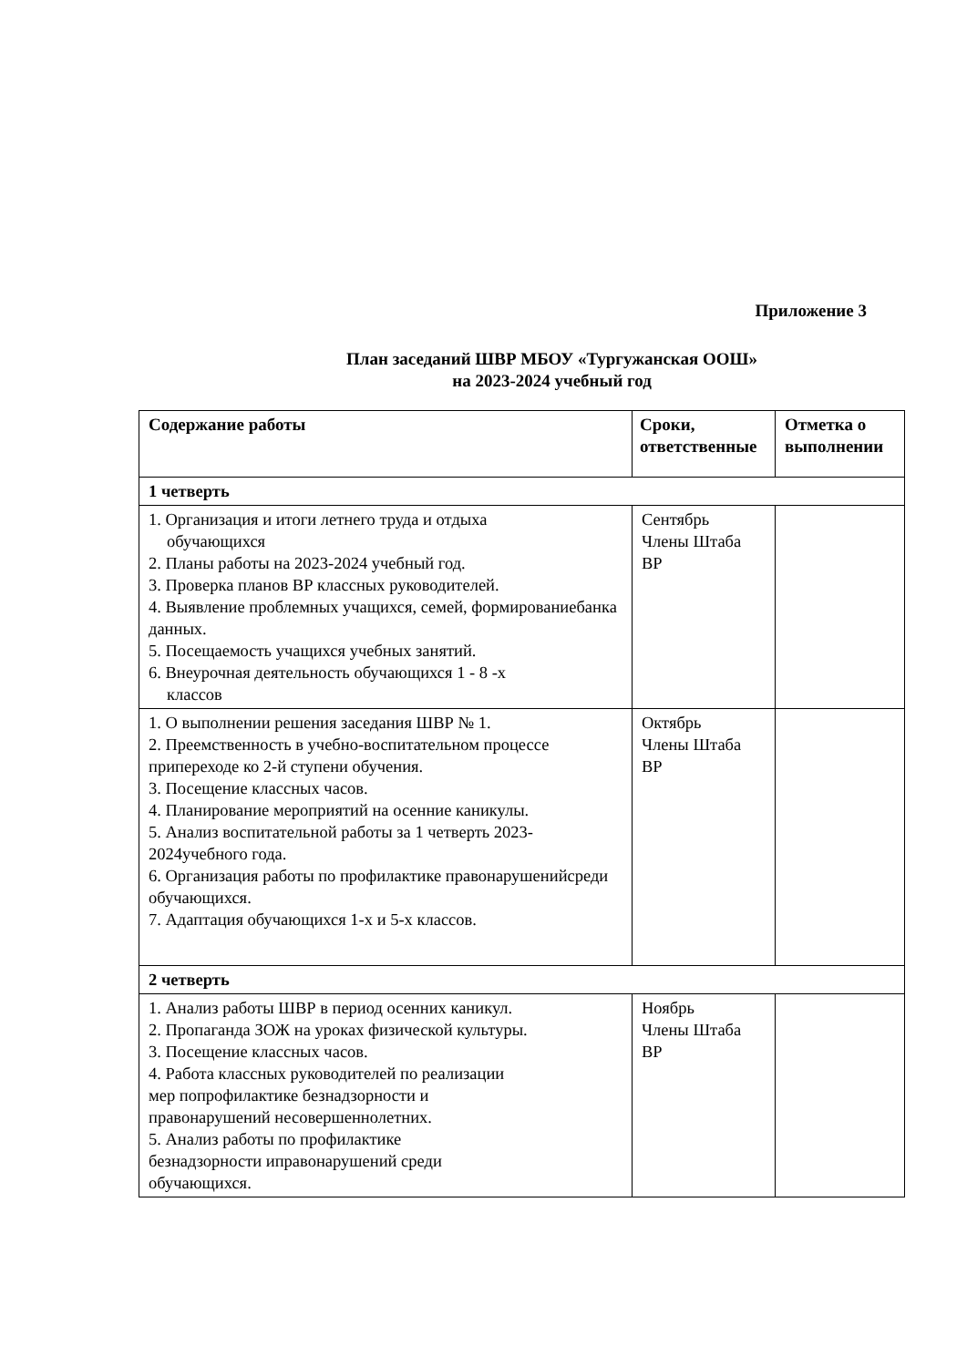Приложение 3
План заседаний ШВР МБОУ «Тургужанская ООШ»
на 2023-2024 учебный год
| Содержание работы | Сроки, ответственные | Отметка о выполнении |
| --- | --- | --- |
| 1 четверть | | |
| 1. Организация и итоги летнего труда и отдыха обучающихся 2. Планы работы на 2023-2024 учебный год. 3. Проверка планов ВР классных руководителей. 4. Выявление проблемных учащихся, семей, формированиебанка данных. 5. Посещаемость учащихся учебных занятий. 6. Внеурочная деятельность обучающихся 1 - 8 -х классов | Сентябрь Члены Штаба ВР | |
| 1. О выполнении решения заседания ШВР № 1. 2. Преемственность в учебно-воспитательном процессе припереходе ко 2-й ступени обучения. 3. Посещение классных часов. 4. Планирование мероприятий на осенние каникулы. 5. Анализ воспитательной работы за 1 четверть 2023-2024учебного года. 6. Организация работы по профилактике правонарушенийсреди обучающихся. 7. Адаптация обучающихся 1-х и 5-х классов. | Октябрь Члены Штаба ВР | |
| 2 четверть | | |
| 1. Анализ работы ШВР в период осенних каникул. 2. Пропаганда ЗОЖ на уроках физической культуры. 3. Посещение классных часов. 4. Работа классных руководителей по реализации мер попрофилактике безнадзорности и правонарушений несовершеннолетних. 5. Анализ работы по профилактике безнадзорности иправонарушений среди обучающихся. | Ноябрь Члены Штаба ВР | |